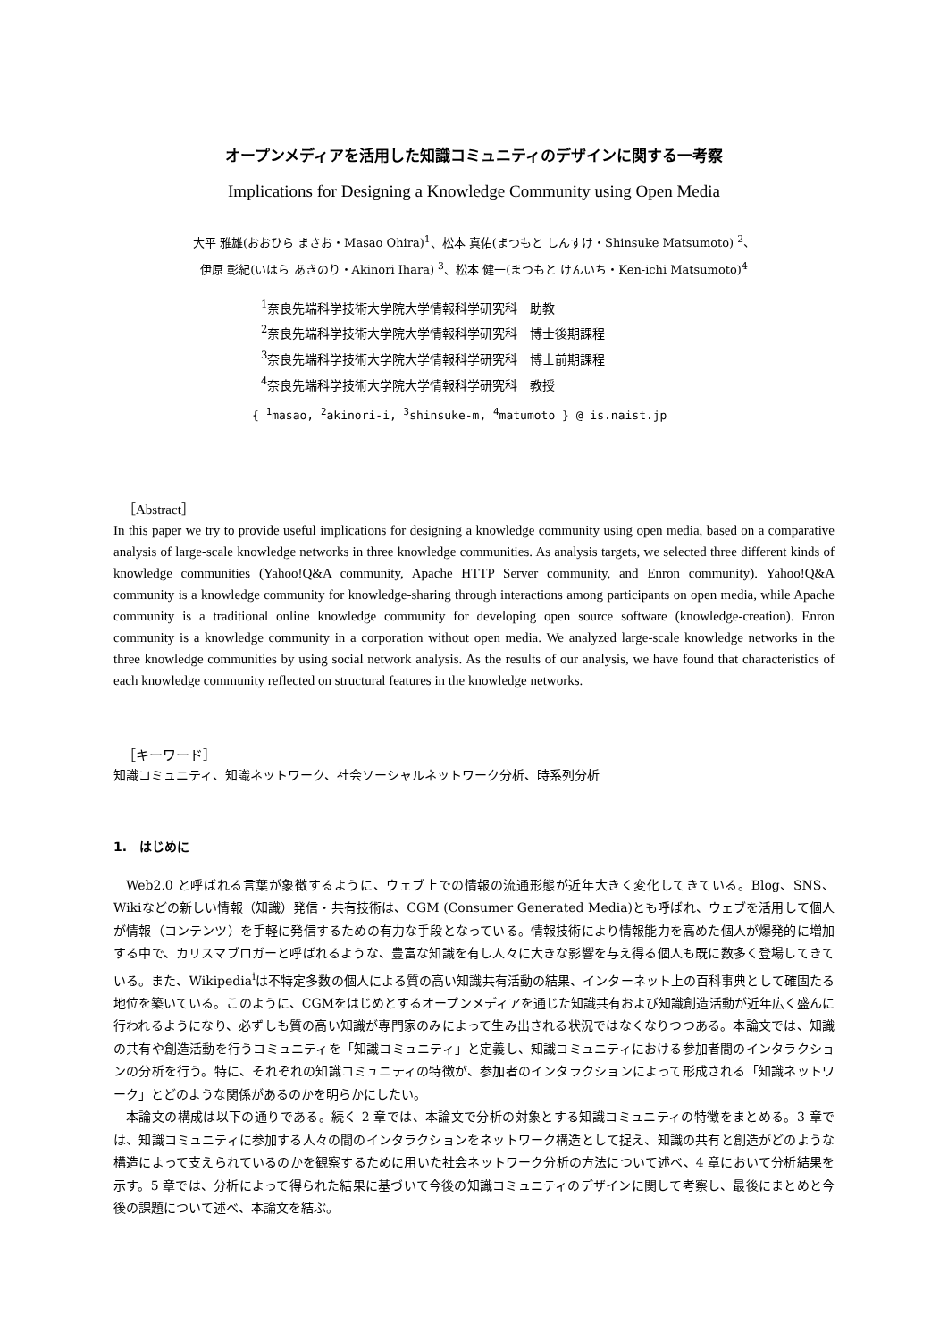オープンメディアを活用した知識コミュニティのデザインに関する一考察
Implications for Designing a Knowledge Community using Open Media
大平 雅雄(おおひら まさお・Masao Ohira)<sup>1</sup>、松本 真佑(まつもと しんすけ・Shinsuke Matsumoto) <sup>2</sup>、
伊原 彰紀(いはら あきのり・Akinori Ihara) <sup>3</sup>、松本 健一(まつもと けんいち・Ken-ichi Matsumoto)<sup>4</sup>
<sup>1</sup> 奈良先端科学技術大学院大学情報科学研究科　助教
<sup>2</sup> 奈良先端科学技術大学院大学情報科学研究科　博士後期課程
<sup>3</sup> 奈良先端科学技術大学院大学情報科学研究科　博士前期課程
<sup>4</sup> 奈良先端科学技術大学院大学情報科学研究科　教授
{ <sup>1</sup>masao, <sup>2</sup>akinori-i, <sup>3</sup>shinsuke-m, <sup>4</sup>matumoto } @ is.naist.jp
［Abstract］
In this paper we try to provide useful implications for designing a knowledge community using open media, based on a comparative analysis of large-scale knowledge networks in three knowledge communities. As analysis targets, we selected three different kinds of knowledge communities (Yahoo!Q&A community, Apache HTTP Server community, and Enron community). Yahoo!Q&A community is a knowledge community for knowledge-sharing through interactions among participants on open media, while Apache community is a traditional online knowledge community for developing open source software (knowledge-creation). Enron community is a knowledge community in a corporation without open media. We analyzed large-scale knowledge networks in the three knowledge communities by using social network analysis. As the results of our analysis, we have found that characteristics of each knowledge community reflected on structural features in the knowledge networks.
［キーワード］
知識コミュニティ、知識ネットワーク、社会ソーシャルネットワーク分析、時系列分析
1.　はじめに
Web2.0 と呼ばれる言葉が象徴するように、ウェブ上での情報の流通形態が近年大きく変化してきている。Blog、SNS、Wikiなどの新しい情報（知識）発信・共有技術は、CGM (Consumer Generated Media)とも呼ばれ、ウェブを活用して個人が情報（コンテンツ）を手軽に発信するための有力な手段となっている。情報技術により情報能力を高めた個人が爆発的に増加する中で、カリスマブロガーと呼ばれるような、豊富な知識を有し人々に大きな影響を与え得る個人も既に数多く登場してきている。また、Wikipedia<sup>i</sup>は不特定多数の個人による質の高い知識共有活動の結果、インターネット上の百科事典として確固たる地位を築いている。このように、CGMをはじめとするオープンメディアを通じた知識共有および知識創造活動が近年広く盛んに行われるようになり、必ずしも質の高い知識が専門家のみによって生み出される状況ではなくなりつつある。本論文では、知識の共有や創造活動を行うコミュニティを「知識コミュニティ」と定義し、知識コミュニティにおける参加者間のインタラクションの分析を行う。特に、それぞれの知識コミュニティの特徴が、参加者のインタラクションによって形成される「知識ネットワーク」とどのような関係があるのかを明らかにしたい。
本論文の構成は以下の通りである。続く 2 章では、本論文で分析の対象とする知識コミュニティの特徴をまとめる。3 章では、知識コミュニティに参加する人々の間のインタラクションをネットワーク構造として捉え、知識の共有と創造がどのような構造によって支えられているのかを観察するために用いた社会ネットワーク分析の方法について述べ、4 章において分析結果を示す。5 章では、分析によって得られた結果に基づいて今後の知識コミュニティのデザインに関して考察し、最後にまとめと今後の課題について述べ、本論文を結ぶ。